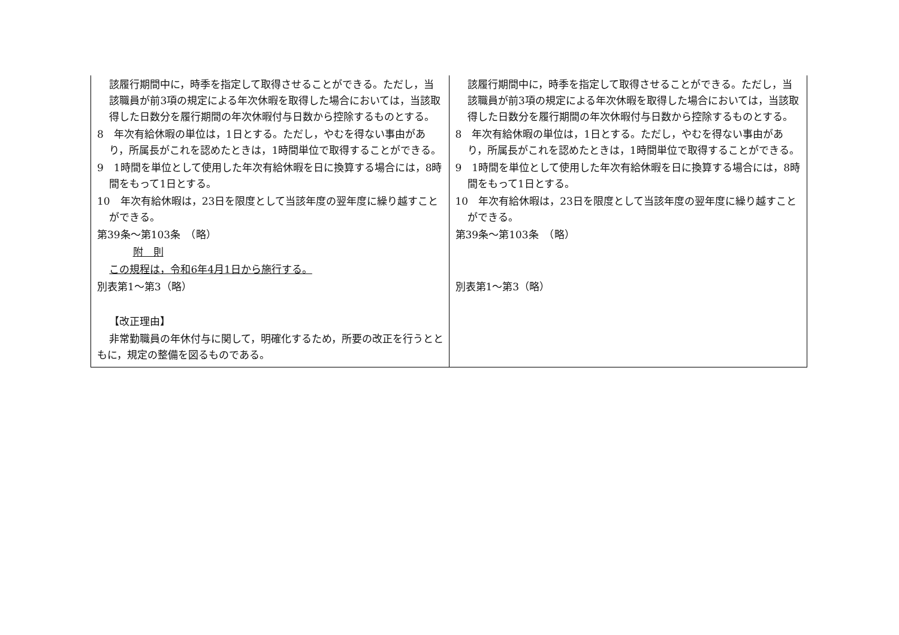| 該履行期間中に，時季を指定して取得させることができる。ただし，当該職員が前3項の規定による年次休暇を取得した場合においては，当該取得した日数分を履行期間の年次休暇付与日数から控除するものとする。 8 年次有給休暇の単位は，1日とする。ただし，やむを得ない事由があり，所属長がこれを認めたときは，1時間単位で取得することができる。 9 1時間を単位として使用した年次有給休暇を日に換算する場合には，8時間をもって1日とする。 10 年次有給休暇は，23日を限度として当該年度の翌年度に繰り越すことができる。 第39条～第103条 （略） 附 則 この規程は，令和6年4月1日から施行する。 別表第1～第3（略） 【改正理由】 非常勤職員の年休付与に関して，明確化するため，所要の改正を行うとともに，規定の整備を図るものである。 | 該履行期間中に，時季を指定して取得させることができる。ただし，当該職員が前3項の規定による年次休暇を取得した場合においては，当該取得した日数分を履行期間の年次休暇付与日数から控除するものとする。 8 年次有給休暇の単位は，1日とする。ただし，やむを得ない事由があり，所属長がこれを認めたときは，1時間単位で取得することができる。 9 1時間を単位として使用した年次有給休暇を日に換算する場合には，8時間をもって1日とする。 10 年次有給休暇は，23日を限度として当該年度の翌年度に繰り越すことができる。 第39条～第103条 （略） 別表第1～第3（略） |